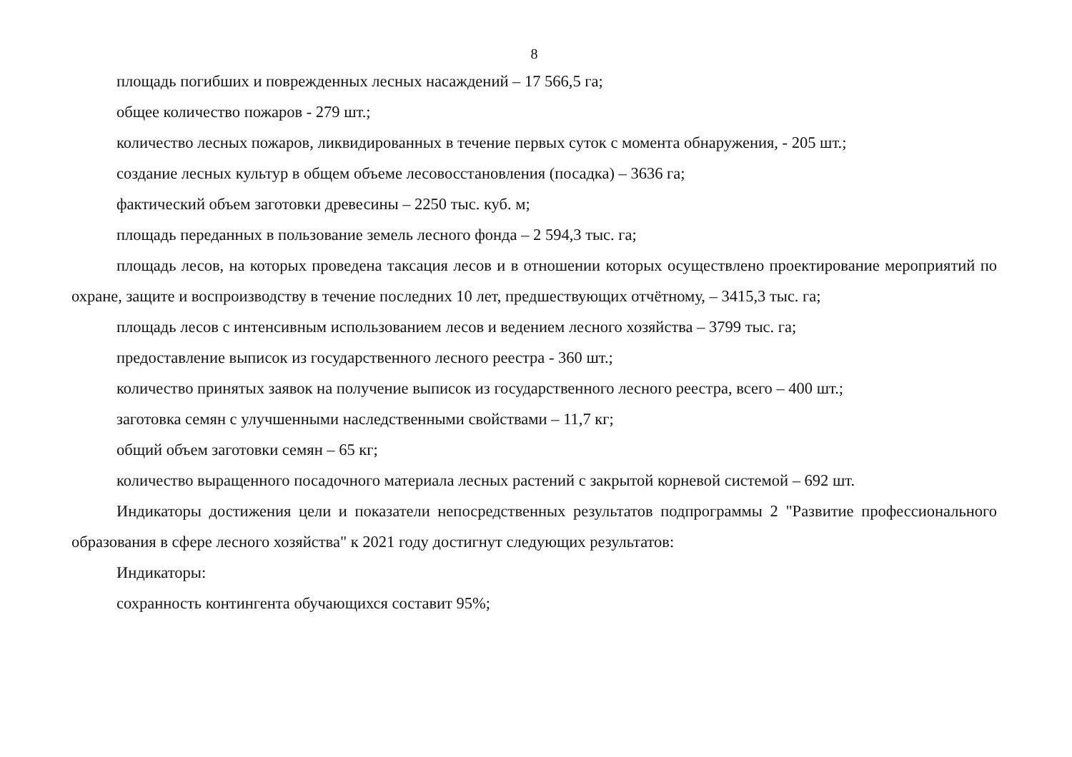8
площадь погибших и поврежденных лесных насаждений – 17 566,5 га;
общее количество пожаров - 279 шт.;
количество лесных пожаров, ликвидированных в течение первых суток с момента обнаружения, - 205 шт.;
создание лесных культур в общем объеме лесовосстановления (посадка) – 3636 га;
фактический объем заготовки древесины – 2250 тыс. куб. м;
площадь переданных в пользование земель лесного фонда – 2 594,3 тыс. га;
площадь лесов, на которых проведена таксация лесов и в отношении которых осуществлено проектирование ме­роприятий по охране, защите и воспроизводству в течение последних 10 лет, предшествующих отчётному, – 3415,3 тыс. га;
площадь лесов с интенсивным использованием лесов и ведением лесного хозяйства – 3799 тыс. га;
предоставление выписок из государственного лесного реестра - 360 шт.;
количество принятых заявок на получение выписок из государственного лесного реестра, всего – 400 шт.;
заготовка семян с улучшенными наследственными свойствами – 11,7 кг;
общий объем заготовки семян – 65 кг;
количество выращенного посадочного материала лесных растений с закрытой корневой системой – 692 шт.
Индикаторы достижения цели и показатели непосредственных результатов подпрограммы 2 "Развитие профессио­нального образования в сфере лесного хозяйства" к 2021 году достигнут следующих результатов:
Индикаторы:
сохранность контингента обучающихся составит 95%;